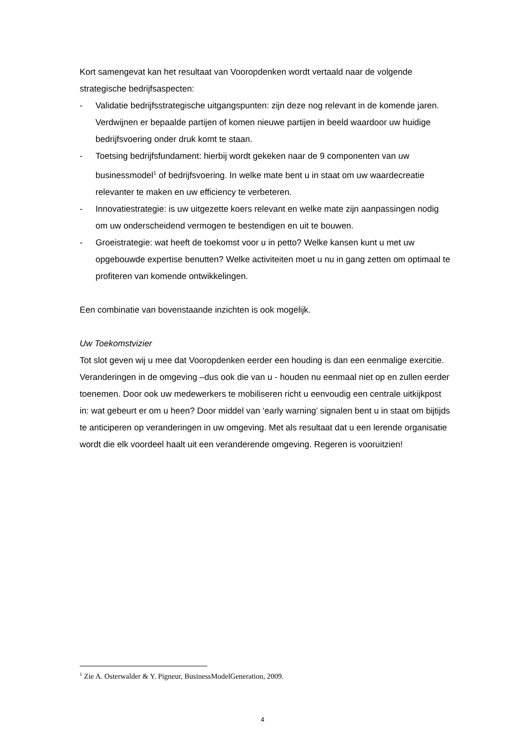Kort samengevat kan het resultaat van Vooropdenken wordt vertaald naar de volgende strategische bedrijfsaspecten:
- Validatie bedrijfsstrategische uitgangspunten: zijn deze nog relevant in de komende jaren. Verdwijnen er bepaalde partijen of komen nieuwe partijen in beeld waardoor uw huidige bedrijfsvoering onder druk komt te staan.
- Toetsing bedrijfsfundament: hierbij wordt gekeken naar de 9 componenten van uw businessmodel<sup>1</sup> of bedrijfsvoering. In welke mate bent u in staat om uw waardecreatie relevanter te maken en uw efficiency te verbeteren.
- Innovatiestrategie: is uw uitgezette koers relevant en welke mate zijn aanpassingen nodig om uw onderscheidend vermogen te bestendigen en uit te bouwen.
- Groeistrategie: wat heeft de toekomst voor u in petto? Welke kansen kunt u met uw opgebouwde expertise benutten? Welke activiteiten moet u nu in gang zetten om optimaal te profiteren van komende ontwikkelingen.
Een combinatie van bovenstaande inzichten is ook mogelijk.
Uw Toekomstvizier
Tot slot geven wij u mee dat Vooropdenken eerder een houding is dan een eenmalige exercitie. Veranderingen in de omgeving –dus ook die van u - houden nu eenmaal niet op en zullen eerder toenemen. Door ook uw medewerkers te mobiliseren richt u eenvoudig een centrale uitkijkpost in: wat gebeurt er om u heen? Door middel van ‘early warning’ signalen bent u in staat om bijtijds te anticiperen op veranderingen in uw omgeving. Met als resultaat dat u een lerende organisatie wordt die elk voordeel haalt uit een veranderende omgeving. Regeren is vooruitzien!
<sup>1</sup> Zie A. Osterwalder & Y. Pigneur, BusinessModelGeneration, 2009.
4